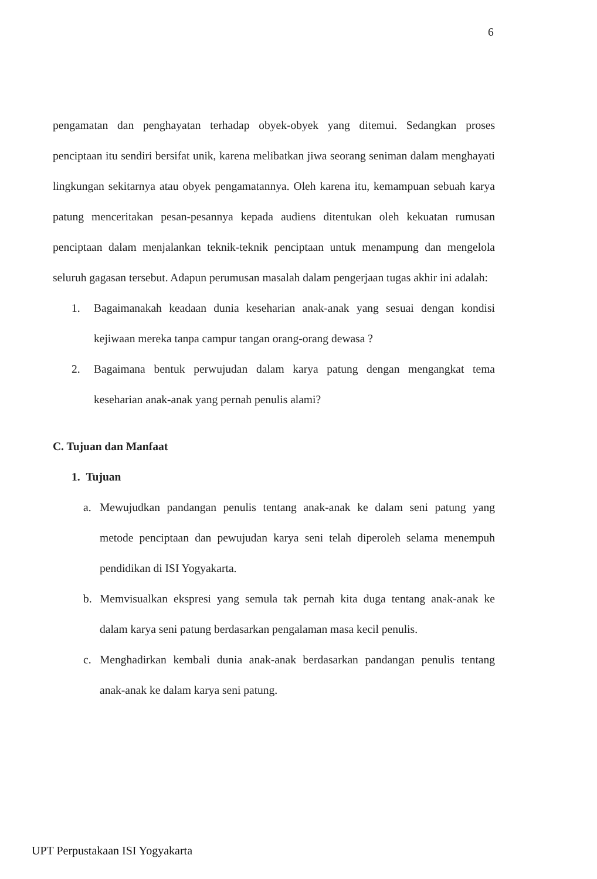6
pengamatan dan penghayatan terhadap obyek-obyek yang ditemui. Sedangkan proses penciptaan itu sendiri bersifat unik, karena melibatkan jiwa seorang seniman dalam menghayati lingkungan sekitarnya atau obyek pengamatannya. Oleh karena itu, kemampuan sebuah karya patung menceritakan pesan-pesannya kepada audiens ditentukan oleh kekuatan rumusan penciptaan dalam menjalankan teknik-teknik penciptaan untuk menampung dan mengelola seluruh gagasan tersebut. Adapun perumusan masalah dalam pengerjaan tugas akhir ini adalah:
1. Bagaimanakah keadaan dunia keseharian anak-anak yang sesuai dengan kondisi kejiwaan mereka tanpa campur tangan orang-orang dewasa ?
2. Bagaimana bentuk perwujudan dalam karya patung dengan mengangkat tema keseharian anak-anak yang pernah penulis alami?
C. Tujuan dan Manfaat
1. Tujuan
a. Mewujudkan pandangan penulis tentang anak-anak ke dalam seni patung yang metode penciptaan dan pewujudan karya seni telah diperoleh selama menempuh pendidikan di ISI Yogyakarta.
b. Memvisualkan ekspresi yang semula tak pernah kita duga tentang anak-anak ke dalam karya seni patung berdasarkan pengalaman masa kecil penulis.
c. Menghadirkan kembali dunia anak-anak berdasarkan pandangan penulis tentang anak-anak ke dalam karya seni patung.
UPT Perpustakaan ISI Yogyakarta